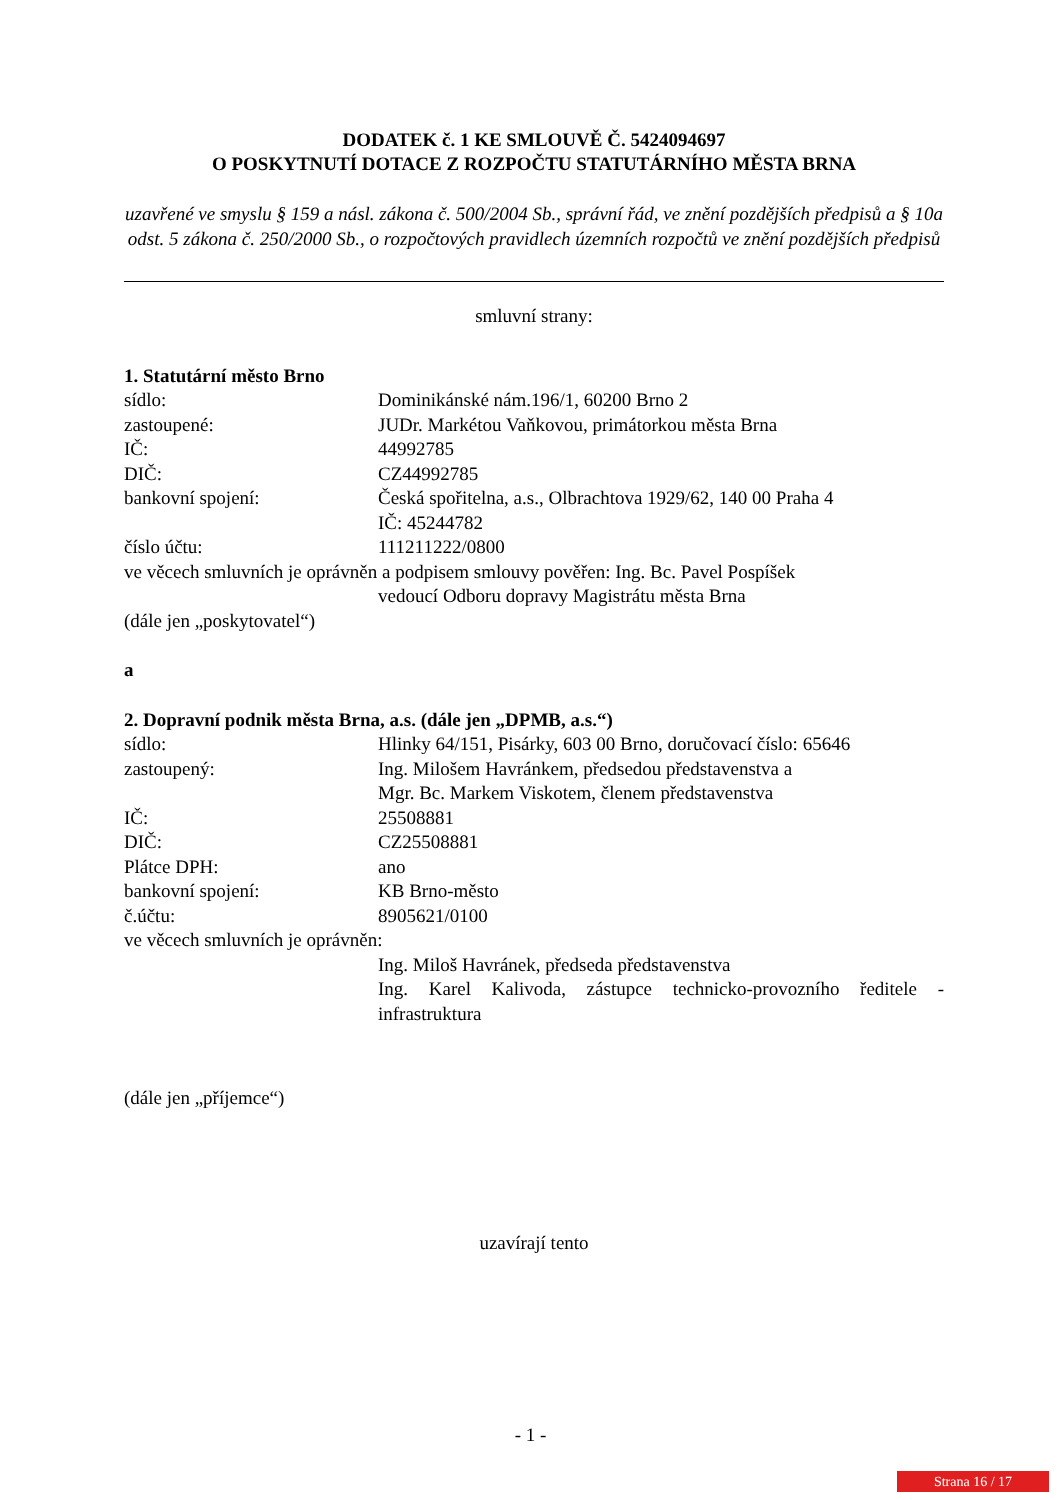DODATEK č. 1 KE SMLOUVĚ Č. 5424094697
O POSKYTNUTÍ DOTACE Z ROZPOČTU STATUTÁRNÍHO MĚSTA BRNA
uzavřené ve smyslu § 159 a násl. zákona č. 500/2004 Sb., správní řád, ve znění pozdějších předpisů a § 10a odst. 5 zákona č. 250/2000 Sb., o rozpočtových pravidlech územních rozpočtů ve znění pozdějších předpisů
smluvní strany:
1. Statutární město Brno
sídlo: Dominikánské nám.196/1, 60200 Brno 2
zastoupené: JUDr. Markétou Vaňkovou, primátorkou města Brna
IČ: 44992785
DIČ: CZ44992785
bankovní spojení: Česká spořitelna, a.s., Olbrachtova 1929/62, 140 00 Praha 4
IČ: 45244782
číslo účtu: 111211222/0800
ve věcech smluvních je oprávněn a podpisem smlouvy pověřen: Ing. Bc. Pavel Pospíšek
vedoucí Odboru dopravy Magistrátu města Brna
(dále jen „poskytovatel“)
a
2. Dopravní podnik města Brna, a.s. (dále jen „DPMB, a.s.“)
sídlo: Hlinky 64/151, Pisárky, 603 00 Brno, doručovací číslo: 65646
zastoupený: Ing. Milošem Havránkem, předsedou představenstva a
Mgr. Bc. Markem Viskotem, členem představenstva
IČ: 25508881
DIČ: CZ25508881
Plátce DPH: ano
bankovní spojení: KB Brno-město
č.účtu: 8905621/0100
ve věcech smluvních je oprávněn:
Ing. Miloš Havránek, předseda představenstva
Ing. Karel Kalivoda, zástupce technicko-provozního ředitele - infrastruktura
(dále jen „příjemce“)
uzavírají tento
- 1 -
Strana 16 / 17